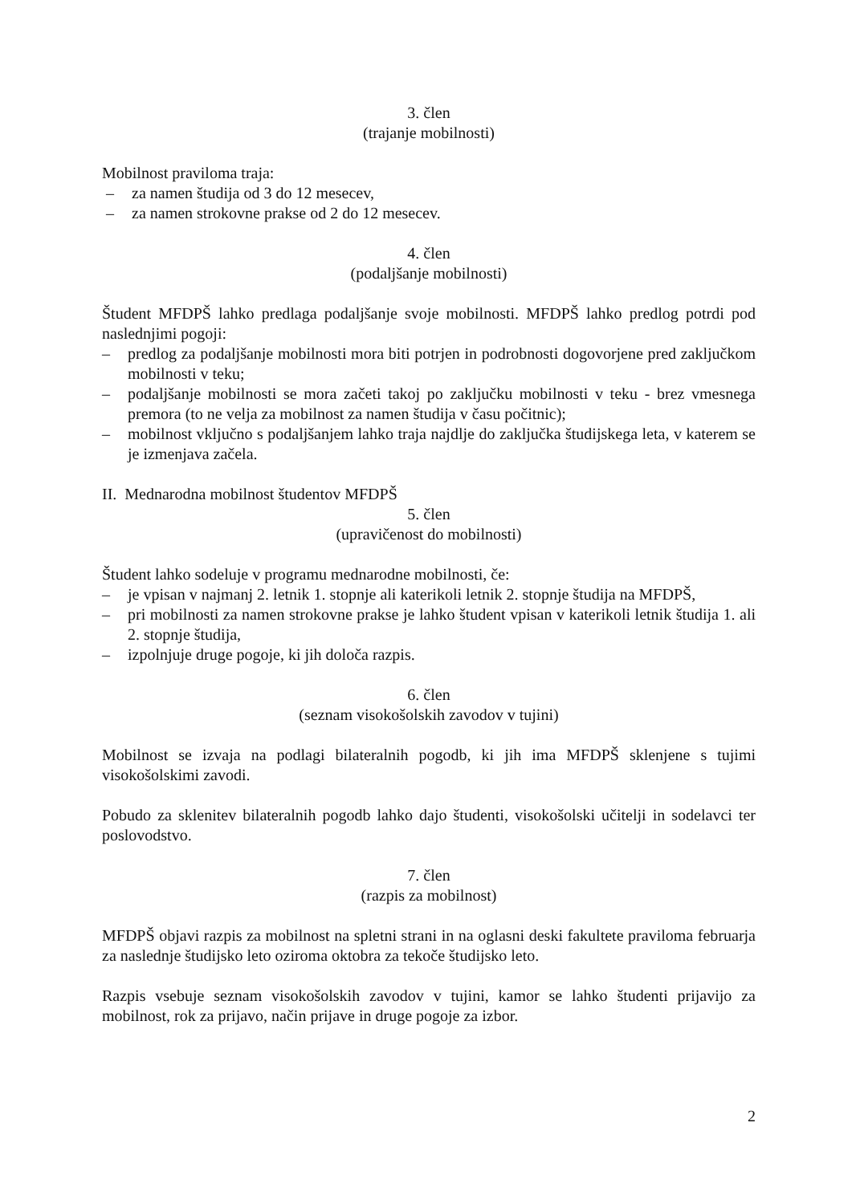3. člen
(trajanje mobilnosti)
Mobilnost praviloma traja:
– za namen študija od 3 do 12 mesecev,
– za namen strokovne prakse od 2 do 12 mesecev.
4. člen
(podaljšanje mobilnosti)
Študent MFDPŠ lahko predlaga podaljšanje svoje mobilnosti. MFDPŠ lahko predlog potrdi pod naslednjimi pogoji:
– predlog za podaljšanje mobilnosti mora biti potrjen in podrobnosti dogovorjene pred zaključkom mobilnosti v teku;
– podaljšanje mobilnosti se mora začeti takoj po zaključku mobilnosti v teku - brez vmesnega premora (to ne velja za mobilnost za namen študija v času počitnic);
– mobilnost vključno s podaljšanjem lahko traja najdlje do zaključka študijskega leta, v katerem se je izmenjava začela.
II. Mednarodna mobilnost študentov MFDPŠ
5. člen
(upravičenost do mobilnosti)
Študent lahko sodeluje v programu mednarodne mobilnosti, če:
– je vpisan v najmanj 2. letnik 1. stopnje ali katerikoli letnik 2. stopnje študija na MFDPŠ,
– pri mobilnosti za namen strokovne prakse je lahko študent vpisan v katerikoli letnik študija 1. ali 2. stopnje študija,
– izpolnjuje druge pogoje, ki jih določa razpis.
6. člen
(seznam visokošolskih zavodov v tujini)
Mobilnost se izvaja na podlagi bilateralnih pogodb, ki jih ima MFDPŠ sklenjene s tujimi visokošolskimi zavodi.
Pobudo za sklenitev bilateralnih pogodb lahko dajo študenti, visokošolski učitelji in sodelavci ter poslovodstvo.
7. člen
(razpis za mobilnost)
MFDPŠ objavi razpis za mobilnost na spletni strani in na oglasni deski fakultete praviloma februarja za naslednje študijsko leto oziroma oktobra za tekoče študijsko leto.
Razpis vsebuje seznam visokošolskih zavodov v tujini, kamor se lahko študenti prijavijo za mobilnost, rok za prijavo, način prijave in druge pogoje za izbor.
2